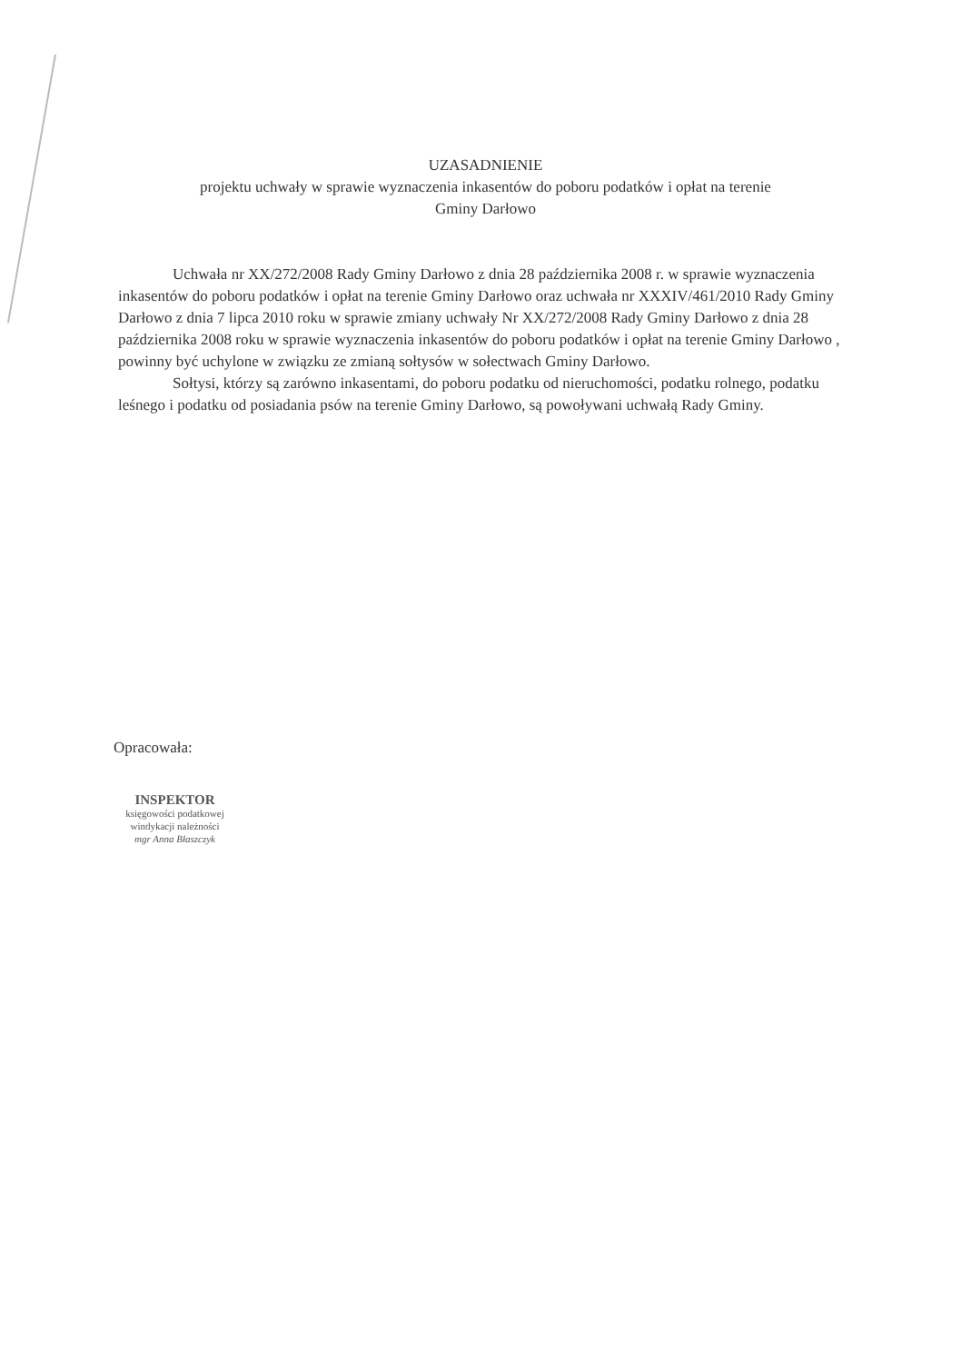UZASADNIENIE
projektu uchwały w sprawie wyznaczenia inkasentów do poboru podatków i opłat na terenie
Gminy Darłowo
Uchwała nr XX/272/2008 Rady Gminy Darłowo z dnia 28 października 2008 r. w sprawie wyznaczenia inkasentów do poboru podatków i opłat na terenie Gminy Darłowo oraz uchwała nr XXXIV/461/2010 Rady Gminy Darłowo z dnia 7 lipca 2010 roku w sprawie zmiany uchwały Nr XX/272/2008 Rady Gminy Darłowo z dnia 28 października 2008 roku w sprawie wyznaczenia inkasentów do poboru podatków i opłat na terenie Gminy Darłowo , powinny być uchylone w związku ze zmianą sołtysów w sołectwach Gminy Darłowo.
Sołtysi, którzy są zarówno inkasentami, do poboru podatku od nieruchomości, podatku rolnego, podatku leśnego i podatku od posiadania psów na terenie Gminy Darłowo, są powoływani uchwałą Rady Gminy.
Opracowała:
INSPEKTOR
księgowości podatkowej
windykacji należności
mgr Anna Błaszczyk